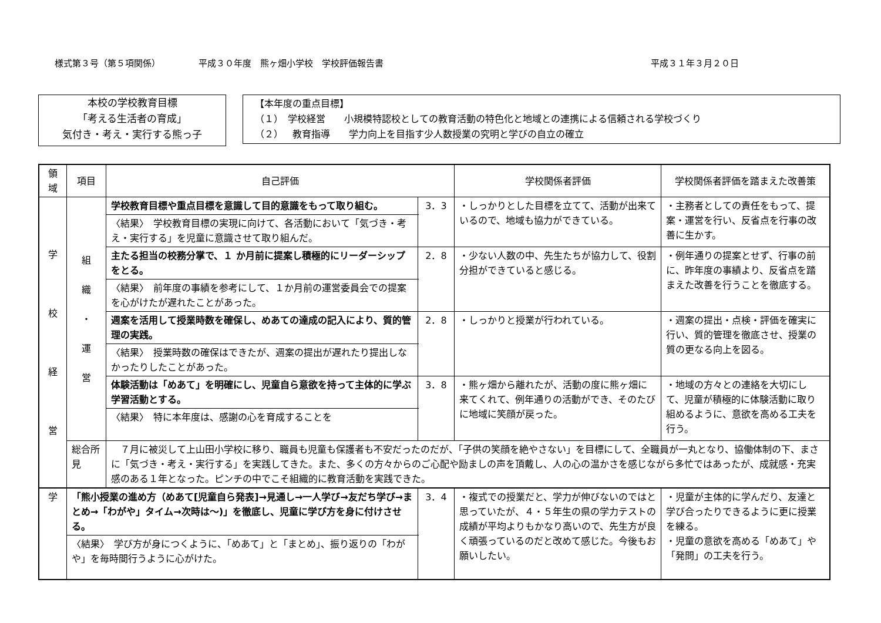様式第３号（第５項関係） 平成３０年度　熊ヶ畑小学校　学校評価報告書 平成３１年３月２０日
本校の学校教育目標
「考える生活者の育成」
気付き・考え・実行する熊っ子
【本年度の重点目標】
（１）　学校経営　　小規模特認校としての教育活動の特色化と地域との連携による信頼される学校づくり
（２）　教育指導　　学力向上を目指す少人数授業の究明と学びの自立の確立
| 領域 | 項目 | 自己評価 | | 学校関係者評価 | 学校関係者評価を踏まえた改善策 |
| --- | --- | --- | --- | --- | --- |
| 学 校 経 営 | 組 織 ・ 運 営 | 学校教育目標や重点目標を意識して目的意識をもって取り組む。 | 3．3 | ・しっかりとした目標を立てて、活動が出来ているので、地域も協力ができている。 | ・主務者としての責任をもって、提案・運営を行い、反省点を行事の改善に生かす。 |
| | | 〈結果〉 学校教育目標の実現に向けて、各活動において「気づき・考え・実行する」を児童に意識させて取り組んだ。 | | | |
| | | 主たる担当の校務分掌で、１ か月前に提案し積極的にリーダーシップをとる。 | 2．8 | ・少ない人数の中、先生たちが協力して、役割分担ができていると感じる。 | ・例年通りの提案とせず、行事の前に、昨年度の事績より、反省点を踏まえた改善を行うことを徹底する。 |
| | | 〈結果〉 前年度の事績を参考にして、１か月前の運営委員会での提案を心がけたが遅れたことがあった。 | | | |
| | | 週案を活用して授業時数を確保し、めあての達成の記入により、質的管理の実践。 | 2．8 | ・しっかりと授業が行われている。 | ・週案の提出・点検・評価を確実に行い、質的管理を徹底させ、授業の質の更なる向上を図る。 |
| | | 〈結果〉 授業時数の確保はできたが、週案の提出が遅れたり提出しなかったりしたことがあった。 | | | |
| | | 体験活動は「めあて」を明確にし、児童自ら意欲を持って主体的に学ぶ学習活動とする。 | 3．8 | ・熊ヶ畑から離れたが、活動の度に熊ヶ畑に来てくれて、例年通りの活動ができ、そのたびに地域に笑顔が戻った。 | ・地域の方々との連絡を大切にして、児童が積極的に体験活動に取り組めるように、意欲を高める工夫を行う。 |
| | | 〈結果〉 特に本年度は、感謝の心を育成することを | | | |
| | 総合所見 | ７月に被災して上山田小学校に移り、職員も児童も保護者も不安だったのだが、「子供の笑顔を絶やさない」を目標にして、全職員が一丸となり、協働体制の下、まさに「気づき・考え・実行する」を実践してきた。また、多くの方々からのご心配や励ましの声を頂戴し、人の心の温かさを感じながら多忙ではあったが、成就感・充実感のある１年となった。ピンチの中でこそ組織的に教育活動を実践できた。 | | | |
| 学 | 「熊小授業の進め方（めあて[児童自ら発表]→見通し→一人学び→友だち学び→まとめ→「わがや」タイム→次時は～)」を徹底し、児童に学び方を身に付けさせる。 | | 3．4 | ・複式での授業だと、学力が伸びないのではと思っていたが、４・５年生の県の学力テストの成績が平均よりもかなり高いので、先生方が良く頑張っているのだと改めて感じた。今後もお願いしたい。 | ・児童が主体的に学んだり、友達と学び合ったりできるように更に授業を練る。 ・児童の意欲を高める「めあて」や「発問」の工夫を行う。 |
| | 〈結果〉 学び方が身につくように、「めあて」と「まとめ」、振り返りの「わがや」を毎時間行うように心がけた。 | | | | |